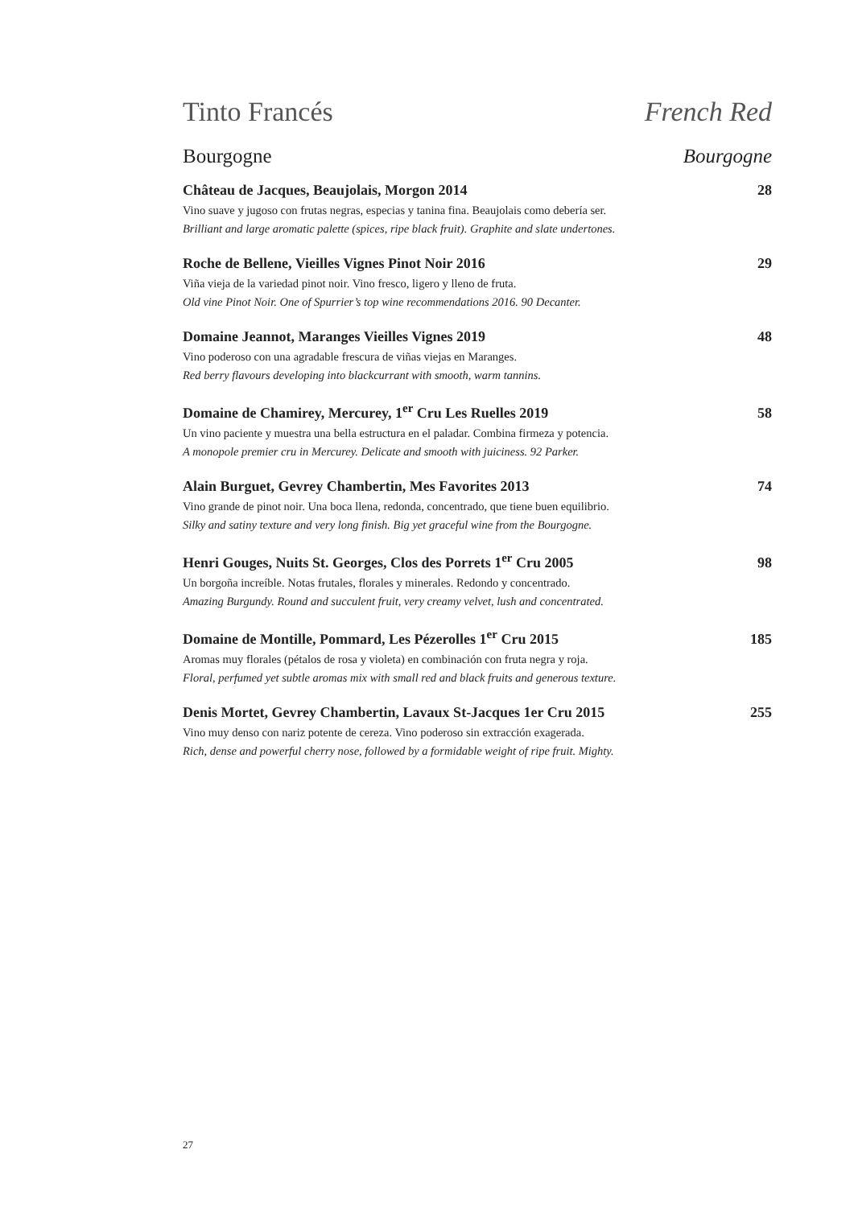Tinto Francés French Red
Bourgogne Bourgogne
Château de Jacques, Beaujolais, Morgon 2014 28
Vino suave y jugoso con frutas negras, especias y tanina fina. Beaujolais como debería ser.
Brilliant and large aromatic palette (spices, ripe black fruit). Graphite and slate undertones.
Roche de Bellene, Vieilles Vignes Pinot Noir 2016 29
Viña vieja de la variedad pinot noir. Vino fresco, ligero y lleno de fruta.
Old vine Pinot Noir. One of Spurrier’s top wine recommendations 2016. 90 Decanter.
Domaine Jeannot, Maranges Vieilles Vignes 2019 48
Vino poderoso con una agradable frescura de viñas viejas en Maranges.
Red berry flavours developing into blackcurrant with smooth, warm tannins.
Domaine de Chamirey, Mercurey, 1<sup>er</sup> Cru Les Ruelles 2019 58
Un vino paciente y muestra una bella estructura en el paladar. Combina firmeza y potencia.
A monopole premier cru in Mercurey. Delicate and smooth with juiciness. 92 Parker.
Alain Burguet, Gevrey Chambertin, Mes Favorites 2013 74
Vino grande de pinot noir. Una boca llena, redonda, concentrado, que tiene buen equilibrio.
Silky and satiny texture and very long finish. Big yet graceful wine from the Bourgogne.
Henri Gouges, Nuits St. Georges, Clos des Porrets 1<sup>er</sup> Cru 2005 98
Un borgoña increíble. Notas frutales, florales y minerales. Redondo y concentrado.
Amazing Burgundy. Round and succulent fruit, very creamy velvet, lush and concentrated.
Domaine de Montille, Pommard, Les Pézerolles 1<sup>er</sup> Cru 2015 185
Aromas muy florales (pétalos de rosa y violeta) en combinación con fruta negra y roja.
Floral, perfumed yet subtle aromas mix with small red and black fruits and generous texture.
Denis Mortet, Gevrey Chambertin, Lavaux St-Jacques 1er Cru 2015 255
Vino muy denso con nariz potente de cereza. Vino poderoso sin extracción exagerada.
Rich, dense and powerful cherry nose, followed by a formidable weight of ripe fruit. Mighty.
27